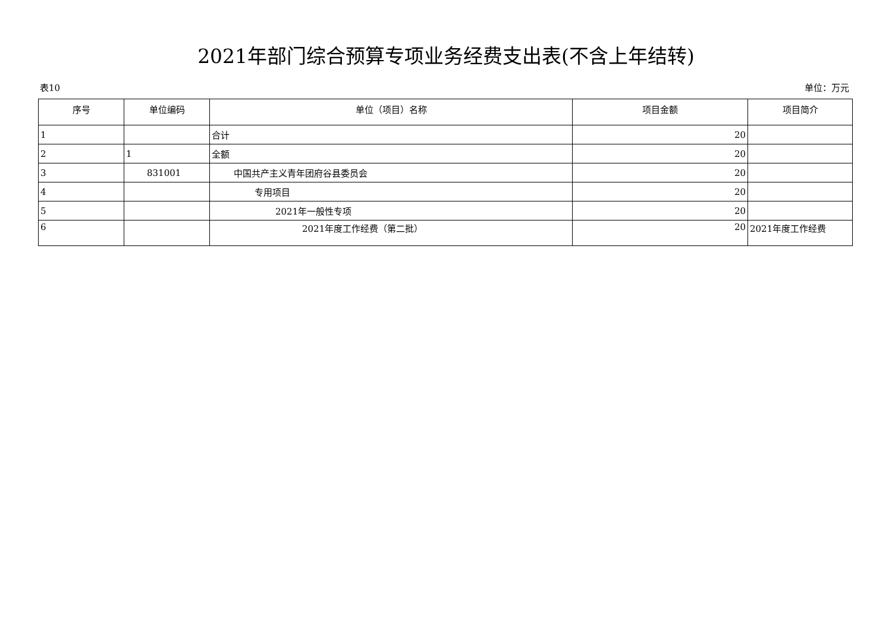2021年部门综合预算专项业务经费支出表(不含上年结转)
表10 单位：万元
| 序号 | 单位编码 | 单位（项目）名称 | 项目金额 | 项目简介 |
| --- | --- | --- | --- | --- |
| 1 | | 合计 | 20 | |
| 2 | 1 | 全额 | 20 | |
| 3 | 831001 | 中国共产主义青年团府谷县委员会 | 20 | |
| 4 | | 专用项目 | 20 | |
| 5 | | 2021年一般性专项 | 20 | |
| 6 | | 2021年度工作经费（第二批） | 20 | 2021年度工作经费 |